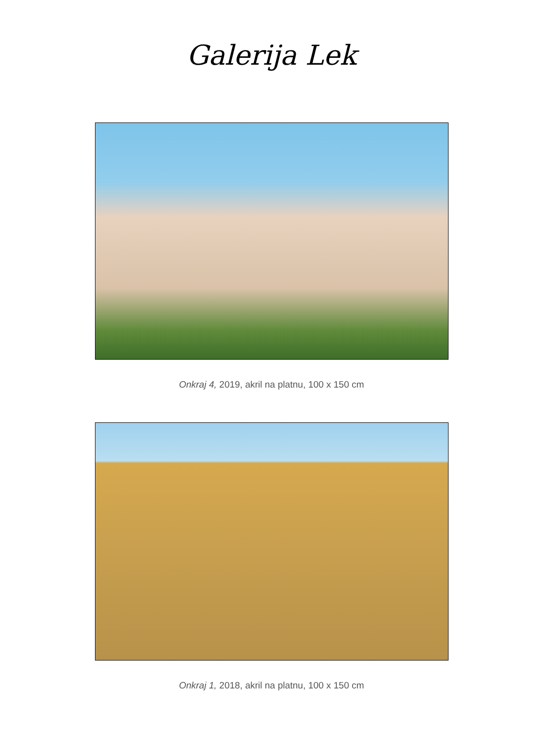Galerija Lek
Onkraj 4, 2019, akril na platnu, 100 x 150 cm
Onkraj 1, 2018, akril na platnu, 100 x 150 cm